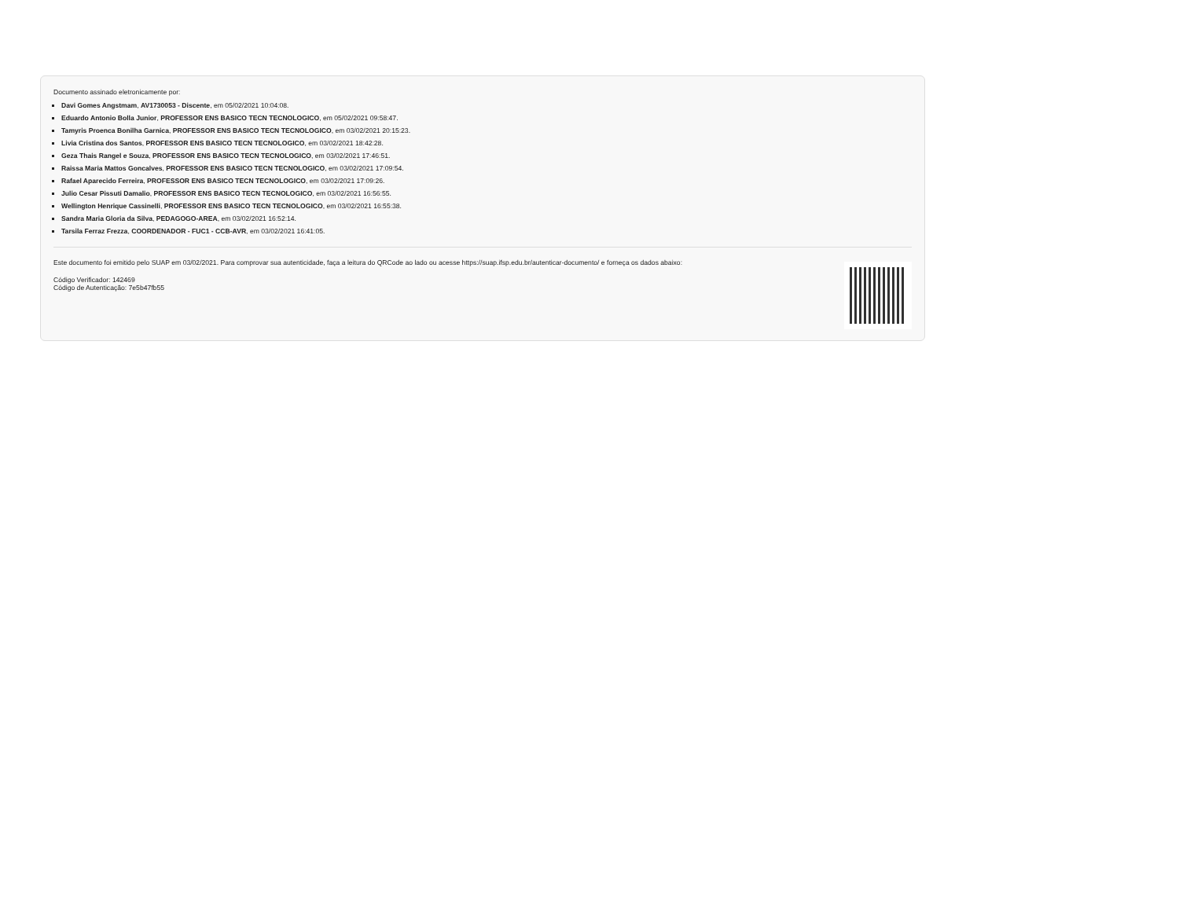Documento assinado eletronicamente por:
Davi Gomes Angstmam, AV1730053 - Discente, em 05/02/2021 10:04:08.
Eduardo Antonio Bolla Junior, PROFESSOR ENS BASICO TECN TECNOLOGICO, em 05/02/2021 09:58:47.
Tamyris Proenca Bonilha Garnica, PROFESSOR ENS BASICO TECN TECNOLOGICO, em 03/02/2021 20:15:23.
Livia Cristina dos Santos, PROFESSOR ENS BASICO TECN TECNOLOGICO, em 03/02/2021 18:42:28.
Geza Thais Rangel e Souza, PROFESSOR ENS BASICO TECN TECNOLOGICO, em 03/02/2021 17:46:51.
Raissa Maria Mattos Goncalves, PROFESSOR ENS BASICO TECN TECNOLOGICO, em 03/02/2021 17:09:54.
Rafael Aparecido Ferreira, PROFESSOR ENS BASICO TECN TECNOLOGICO, em 03/02/2021 17:09:26.
Julio Cesar Pissuti Damalio, PROFESSOR ENS BASICO TECN TECNOLOGICO, em 03/02/2021 16:56:55.
Wellington Henrique Cassinelli, PROFESSOR ENS BASICO TECN TECNOLOGICO, em 03/02/2021 16:55:38.
Sandra Maria Gloria da Silva, PEDAGOGO-AREA, em 03/02/2021 16:52:14.
Tarsila Ferraz Frezza, COORDENADOR - FUC1 - CCB-AVR, em 03/02/2021 16:41:05.
Este documento foi emitido pelo SUAP em 03/02/2021. Para comprovar sua autenticidade, faça a leitura do QRCode ao lado ou acesse https://suap.ifsp.edu.br/autenticar-documento/ e forneça os dados abaixo:
Código Verificador: 142469
Código de Autenticação: 7e5b47fb55